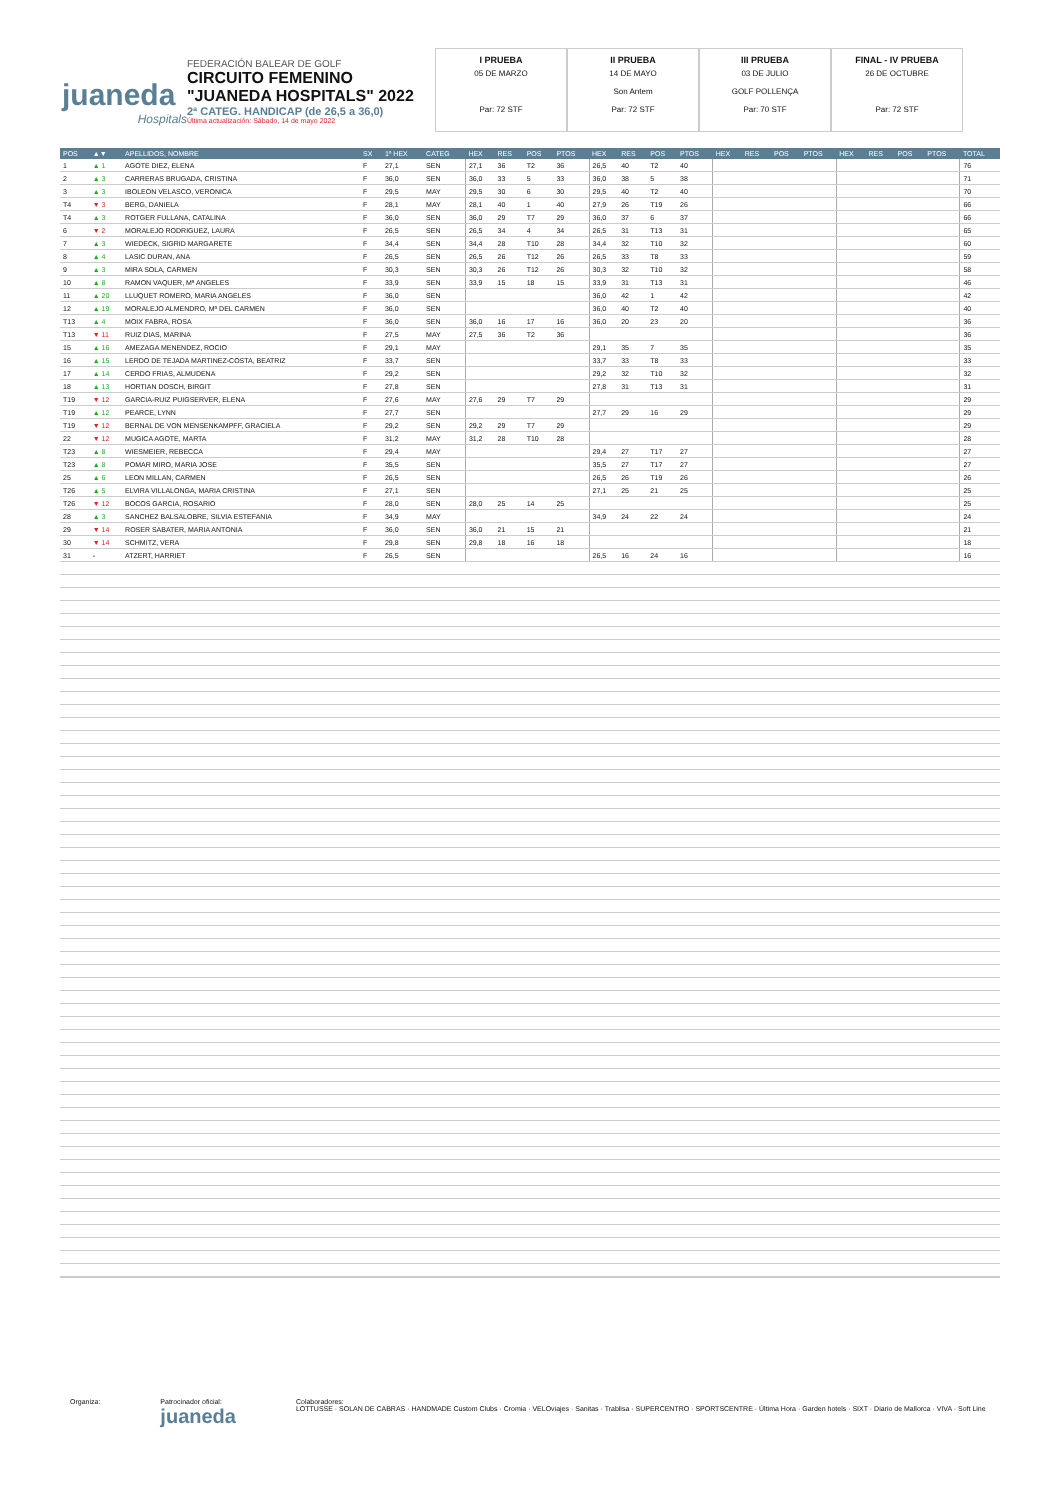juaneda
Hospitals
FEDERACIÓN BALEAR DE GOLF
CIRCUITO FEMENINO
"JUANEDA HOSPITALS" 2022
2ª CATEG. HANDICAP (de 26,5 a 36,0)
Última actualización: Sábado, 14 de mayo 2022
I PRUEBA
05 DE MARZO
Par: 72 STF
II PRUEBA
14 DE MAYO
Son Antem
Par: 72 STF
III PRUEBA
03 DE JULIO
GOLF POLLENÇA
Par: 70 STF
FINAL - IV PRUEBA
26 DE OCTUBRE
Par: 72 STF
| POS | ▲▼ | APELLIDOS, NOMBRE | SX | 1º HEX | CATEG | HEX | RES | POS | PTOS | HEX | RES | POS | PTOS | HEX | RES | POS | PTOS | HEX | RES | POS | PTOS | TOTAL |
| --- | --- | --- | --- | --- | --- | --- | --- | --- | --- | --- | --- | --- | --- | --- | --- | --- | --- | --- | --- | --- | --- | --- |
| 1 | ▲ 1 | AGOTE DIEZ, ELENA | F | 27,1 | SEN | 27,1 | 36 | T2 | 36 | 26,5 | 40 | T2 | 40 | | | | | | | | | 76 |
| 2 | ▲ 3 | CARRERAS BRUGADA, CRISTINA | F | 36,0 | SEN | 36,0 | 33 | 5 | 33 | 36,0 | 38 | 5 | 38 | | | | | | | | | 71 |
| 3 | ▲ 3 | IBOLEON VELASCO, VERONICA | F | 29,5 | MAY | 29,5 | 30 | 6 | 30 | 29,5 | 40 | T2 | 40 | | | | | | | | | 70 |
| T4 | ▼ 3 | BERG, DANIELA | F | 28,1 | MAY | 28,1 | 40 | 1 | 40 | 27,9 | 26 | T19 | 26 | | | | | | | | | 66 |
| T4 | ▲ 3 | ROTGER FULLANA, CATALINA | F | 36,0 | SEN | 36,0 | 29 | T7 | 29 | 36,0 | 37 | 6 | 37 | | | | | | | | | 66 |
| 6 | ▼ 2 | MORALEJO RODRIGUEZ, LAURA | F | 26,5 | SEN | 26,5 | 34 | 4 | 34 | 26,5 | 31 | T13 | 31 | | | | | | | | | 65 |
| 7 | ▲ 3 | WIEDECK, SIGRID MARGARETE | F | 34,4 | SEN | 34,4 | 28 | T10 | 28 | 34,4 | 32 | T10 | 32 | | | | | | | | | 60 |
| 8 | ▲ 4 | LASIC DURAN, ANA | F | 26,5 | SEN | 26,5 | 26 | T12 | 26 | 26,5 | 33 | T8 | 33 | | | | | | | | | 59 |
| 9 | ▲ 3 | MIRA SOLA, CARMEN | F | 30,3 | SEN | 30,3 | 26 | T12 | 26 | 30,3 | 32 | T10 | 32 | | | | | | | | | 58 |
| 10 | ▲ 8 | RAMON VAQUER, Mª ANGELES | F | 33,9 | SEN | 33,9 | 15 | 18 | 15 | 33,9 | 31 | T13 | 31 | | | | | | | | | 46 |
| 11 | ▲ 20 | LLUQUET ROMERO, MARIA ANGELES | F | 36,0 | SEN | | | | | 36,0 | 42 | 1 | 42 | | | | | | | | | 42 |
| 12 | ▲ 19 | MORALEJO ALMENDRO, Mª DEL CARMEN | F | 36,0 | SEN | | | | | 36,0 | 40 | T2 | 40 | | | | | | | | | 40 |
| T13 | ▲ 4 | MOIX FABRA, ROSA | F | 36,0 | SEN | 36,0 | 16 | 17 | 16 | 36,0 | 20 | 23 | 20 | | | | | | | | | 36 |
| T13 | ▼ 11 | RUIZ DIAS, MARINA | F | 27,5 | MAY | 27,5 | 36 | T2 | 36 | | | | | | | | | | | | | 36 |
| 15 | ▲ 16 | AMEZAGA MENENDEZ, ROCIO | F | 29,1 | MAY | | | | | 29,1 | 35 | 7 | 35 | | | | | | | | | 35 |
| 16 | ▲ 15 | LERDO DE TEJADA MARTINEZ-COSTA, BEATRIZ | F | 33,7 | SEN | | | | | 33,7 | 33 | T8 | 33 | | | | | | | | | 33 |
| 17 | ▲ 14 | CERDO FRIAS, ALMUDENA | F | 29,2 | SEN | | | | | 29,2 | 32 | T10 | 32 | | | | | | | | | 32 |
| 18 | ▲ 13 | HORTIAN DOSCH, BIRGIT | F | 27,8 | SEN | | | | | 27,8 | 31 | T13 | 31 | | | | | | | | | 31 |
| T19 | ▼ 12 | GARCIA-RUIZ PUIGSERVER, ELENA | F | 27,6 | MAY | 27,6 | 29 | T7 | 29 | | | | | | | | | | | | | 29 |
| T19 | ▲ 12 | PEARCE, LYNN | F | 27,7 | SEN | | | | | 27,7 | 29 | 16 | 29 | | | | | | | | | 29 |
| T19 | ▼ 12 | BERNAL DE VON MENSENKAMPFF, GRACIELA | F | 29,2 | SEN | 29,2 | 29 | T7 | 29 | | | | | | | | | | | | | 29 |
| 22 | ▼ 12 | MUGICA AGOTE, MARTA | F | 31,2 | MAY | 31,2 | 28 | T10 | 28 | | | | | | | | | | | | | 28 |
| T23 | ▲ 8 | WIESMEIER, REBECCA | F | 29,4 | MAY | | | | | 29,4 | 27 | T17 | 27 | | | | | | | | | 27 |
| T23 | ▲ 8 | POMAR MIRO, MARIA JOSE | F | 35,5 | SEN | | | | | 35,5 | 27 | T17 | 27 | | | | | | | | | 27 |
| 25 | ▲ 6 | LEON MILLAN, CARMEN | F | 26,5 | SEN | | | | | 26,5 | 26 | T19 | 26 | | | | | | | | | 26 |
| T26 | ▲ 5 | ELVIRA VILLALONGA, MARIA CRISTINA | F | 27,1 | SEN | | | | | 27,1 | 25 | 21 | 25 | | | | | | | | | 25 |
| T26 | ▼ 12 | BOCOS GARCIA, ROSARIO | F | 28,0 | SEN | 28,0 | 25 | 14 | 25 | | | | | | | | | | | | | 25 |
| 28 | ▲ 3 | SANCHEZ BALSALOBRE, SILVIA ESTEFANIA | F | 34,9 | MAY | | | | | 34,9 | 24 | 22 | 24 | | | | | | | | | 24 |
| 29 | ▼ 14 | ROSER SABATER, MARIA ANTONIA | F | 36,0 | SEN | 36,0 | 21 | 15 | 21 | | | | | | | | | | | | | 21 |
| 30 | ▼ 14 | SCHMITZ, VERA | F | 29,8 | SEN | 29,8 | 18 | 16 | 18 | | | | | | | | | | | | | 18 |
| 31 | - | ATZERT, HARRIET | F | 26,5 | SEN | | | | | 26,5 | 16 | 24 | 16 | | | | | | | | | 16 |
Organiza: Patrocinador oficial:
juaneda
Colaboradores:
LOTTUSSE · SOLAN DE CABRAS · HANDMADE Custom Clubs · Cromia · VELOviajes · Sanitas · Trablisa · SUPERCENTRO · SPORTSCENTRE · Última Hora · Garden hotels · SIXT · Diario de Mallorca · VIVA · Soft Line